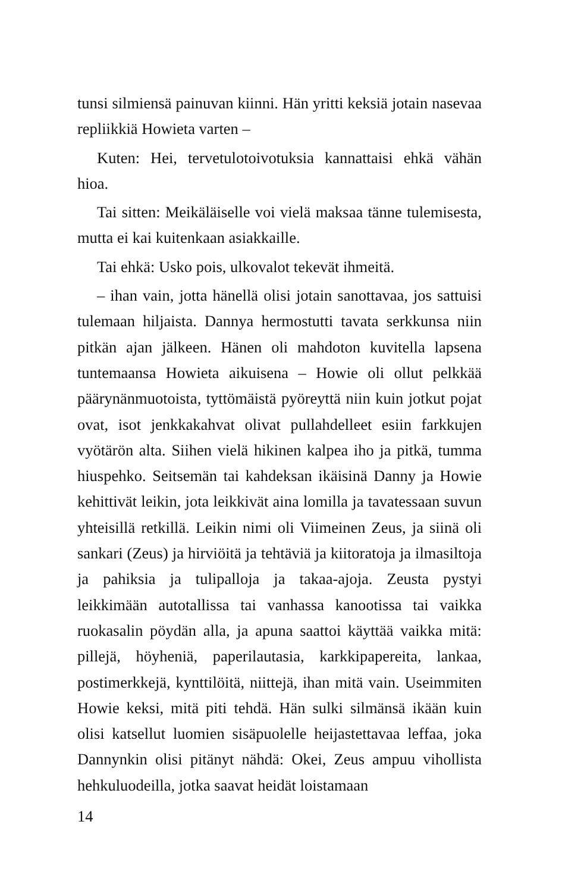tunsi silmiensä painuvan kiinni. Hän yritti keksiä jotain nasevaa repliikkiä Howieta varten –
Kuten: Hei, tervetulotoivotuksia kannattaisi ehkä vähän hioa.
Tai sitten: Meikäläiselle voi vielä maksaa tänne tulemisesta, mutta ei kai kuitenkaan asiakkaille.
Tai ehkä: Usko pois, ulkovalot tekevät ihmeitä.
– ihan vain, jotta hänellä olisi jotain sanottavaa, jos sattuisi tulemaan hiljaista. Dannya hermostutti tavata serkkunsa niin pitkän ajan jälkeen. Hänen oli mahdoton kuvitella lapsena tuntemaansa Howieta aikuisena – Howie oli ollut pelkkää päärynänmuotoista, tyttömäistä pyöreyttä niin kuin jotkut pojat ovat, isot jenkkakahvat olivat pullahdelleet esiin farkkujen vyötärön alta. Siihen vielä hikinen kalpea iho ja pitkä, tumma hiuspehko. Seitsemän tai kahdeksan ikäisinä Danny ja Howie kehittivät leikin, jota leikkivät aina lomilla ja tavatessaan suvun yhteisillä retkillä. Leikin nimi oli Viimeinen Zeus, ja siinä oli sankari (Zeus) ja hirviöitä ja tehtäviä ja kiitoratoja ja ilmasiltoja ja pahiksia ja tulipalloja ja takaa-ajoja. Zeusta pystyi leikkimään autotallissa tai vanhassa kanootissa tai vaikka ruokasalin pöydän alla, ja apuna saattoi käyttää vaikka mitä: pillejä, höyheniä, paperilautasia, karkkipapereita, lankaa, postimerkkejä, kynttilöitä, niittejä, ihan mitä vain. Useimmiten Howie keksi, mitä piti tehdä. Hän sulki silmänsä ikään kuin olisi katsellut luomien sisäpuolelle heijastettavaa leffaa, joka Dannynkin olisi pitänyt nähdä: Okei, Zeus ampuu vihollista hehkuluodeilla, jotka saavat heidät loistamaan
14